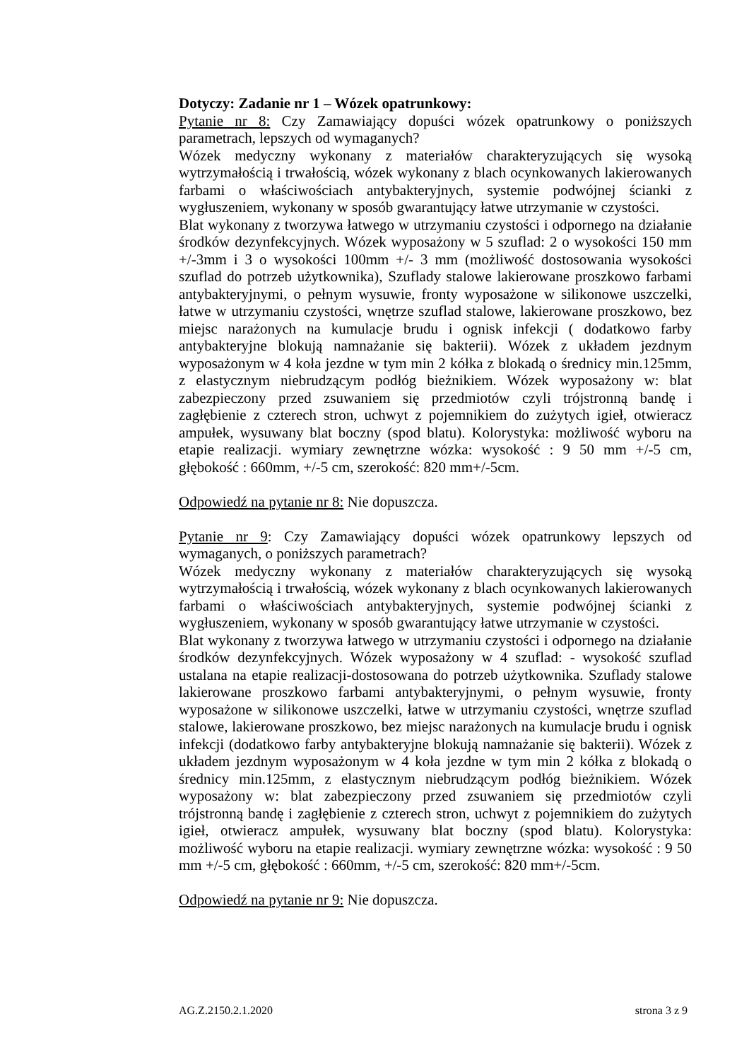Dotyczy: Zadanie nr 1 – Wózek opatrunkowy:
Pytanie nr 8: Czy Zamawiający dopuści wózek opatrunkowy o poniższych parametrach, lepszych od wymaganych?
Wózek medyczny wykonany z materiałów charakteryzujących się wysoką wytrzymałością i trwałością, wózek wykonany z blach ocynkowanych lakierowanych farbami o właściwościach antybakteryjnych, systemie podwójnej ścianki z wygłuszeniem, wykonany w sposób gwarantujący łatwe utrzymanie w czystości.
Blat wykonany z tworzywa łatwego w utrzymaniu czystości i odpornego na działanie środków dezynfekcyjnych. Wózek wyposażony w 5 szuflad: 2 o wysokości 150 mm +/-3mm i 3 o wysokości 100mm +/- 3 mm (możliwość dostosowania wysokości szuflad do potrzeb użytkownika), Szuflady stalowe lakierowane proszkowo farbami antybakteryjnymi, o pełnym wysuwie, fronty wyposażone w silikonowe uszczelki, łatwe w utrzymaniu czystości, wnętrze szuflad stalowe, lakierowane proszkowo, bez miejsc narażonych na kumulacje brudu i ognisk infekcji ( dodatkowo farby antybakteryjne blokują namnażanie się bakterii). Wózek z układem jezdnym wyposażonym w 4 koła jezdne w tym min 2 kółka z blokadą o średnicy min.125mm, z elastycznym niebrudzącym podłóg bieżnikiem. Wózek wyposażony w: blat zabezpieczony przed zsuwaniem się przedmiotów czyli trójstronną bandę i zagłębienie z czterech stron, uchwyt z pojemnikiem do zużytych igieł, otwieracz ampułek, wysuwany blat boczny (spod blatu). Kolorystyka: możliwość wyboru na etapie realizacji. wymiary zewnętrzne wózka: wysokość : 9 50 mm +/-5 cm, głębokość : 660mm, +/-5 cm, szerokość: 820 mm+/-5cm.
Odpowiedź na pytanie nr 8: Nie dopuszcza.
Pytanie nr 9: Czy Zamawiający dopuści wózek opatrunkowy lepszych od wymaganych, o poniższych parametrach?
Wózek medyczny wykonany z materiałów charakteryzujących się wysoką wytrzymałością i trwałością, wózek wykonany z blach ocynkowanych lakierowanych farbami o właściwościach antybakteryjnych, systemie podwójnej ścianki z wygłuszeniem, wykonany w sposób gwarantujący łatwe utrzymanie w czystości.
Blat wykonany z tworzywa łatwego w utrzymaniu czystości i odpornego na działanie środków dezynfekcyjnych. Wózek wyposażony w 4 szuflad: - wysokość szuflad ustalana na etapie realizacji-dostosowana do potrzeb użytkownika. Szuflady stalowe lakierowane proszkowo farbami antybakteryjnymi, o pełnym wysuwie, fronty wyposażone w silikonowe uszczelki, łatwe w utrzymaniu czystości, wnętrze szuflad stalowe, lakierowane proszkowo, bez miejsc narażonych na kumulacje brudu i ognisk infekcji (dodatkowo farby antybakteryjne blokują namnażanie się bakterii). Wózek z układem jezdnym wyposażonym w 4 koła jezdne w tym min 2 kółka z blokadą o średnicy min.125mm, z elastycznym niebrudzącym podłóg bieżnikiem. Wózek wyposażony w: blat zabezpieczony przed zsuwaniem się przedmiotów czyli trójstronną bandę i zagłębienie z czterech stron, uchwyt z pojemnikiem do zużytych igieł, otwieracz ampułek, wysuwany blat boczny (spod blatu). Kolorystyka: możliwość wyboru na etapie realizacji. wymiary zewnętrzne wózka: wysokość : 9 50 mm +/-5 cm, głębokość : 660mm, +/-5 cm, szerokość: 820 mm+/-5cm.
Odpowiedź na pytanie nr 9: Nie dopuszcza.
AG.Z.2150.2.1.2020 strona 3 z 9